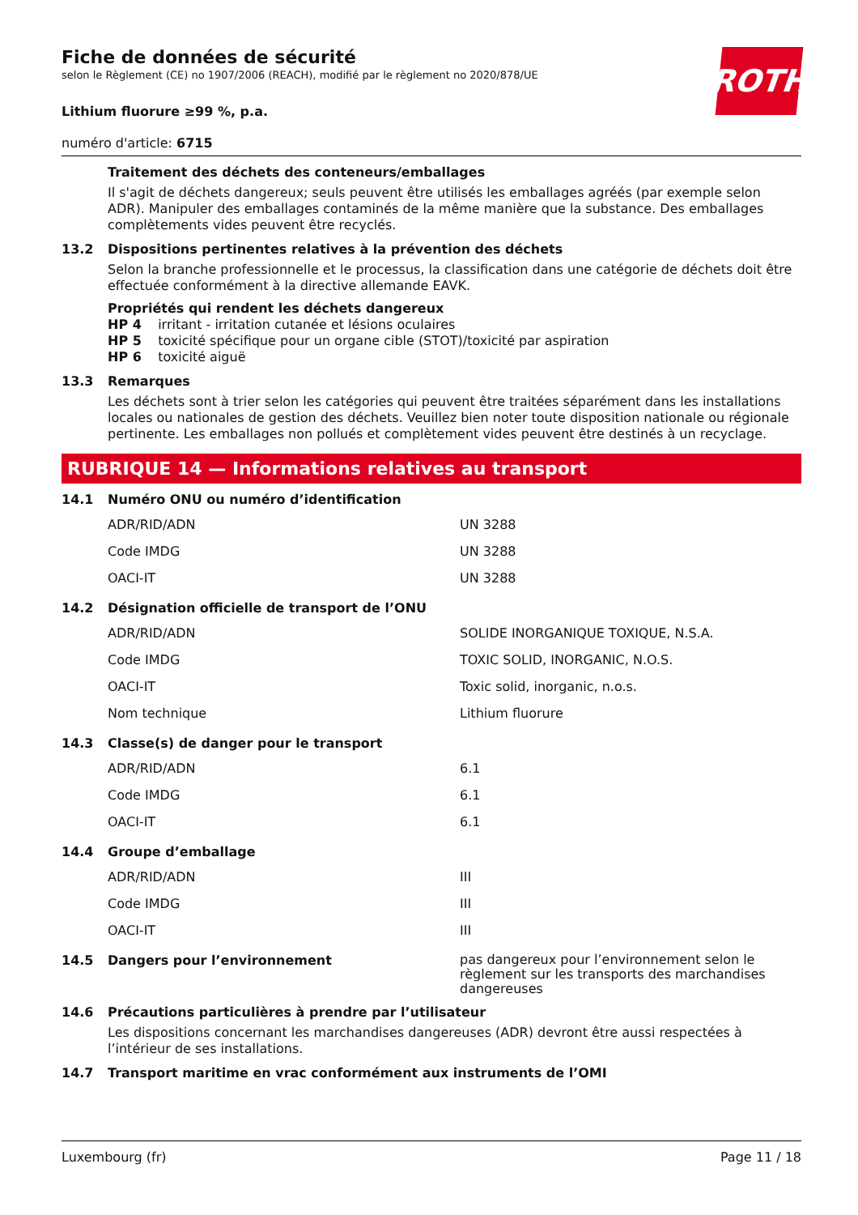ROTH
Fiche de données de sécurité
selon le Règlement (CE) no 1907/2006 (REACH), modifié par le règlement no 2020/878/UE
Lithium fluorure ≥99 %, p.a.
numéro d'article: 6715
Traitement des déchets des conteneurs/emballages
Il s'agit de déchets dangereux; seuls peuvent être utilisés les emballages agréés (par exemple selon ADR). Manipuler des emballages contaminés de la même manière que la substance. Des emballages complètements vides peuvent être recyclés.
13.2 Dispositions pertinentes relatives à la prévention des déchets
Selon la branche professionnelle et le processus, la classification dans une catégorie de déchets doit être effectuée conformément à la directive allemande EAVK.
Propriétés qui rendent les déchets dangereux
HP 4 irritant - irritation cutanée et lésions oculaires
HP 5 toxicité spécifique pour un organe cible (STOT)/toxicité par aspiration
HP 6 toxicité aiguë
13.3 Remarques
Les déchets sont à trier selon les catégories qui peuvent être traitées séparément dans les installations locales ou nationales de gestion des déchets. Veuillez bien noter toute disposition nationale ou régionale pertinente. Les emballages non pollués et complètement vides peuvent être destinés à un recyclage.
RUBRIQUE 14 — Informations relatives au transport
14.1 Numéro ONU ou numéro d’identification
| ADR/RID/ADN | UN 3288 |
| Code IMDG | UN 3288 |
| OACI-IT | UN 3288 |
14.2 Désignation officielle de transport de l’ONU
| ADR/RID/ADN | SOLIDE INORGANIQUE TOXIQUE, N.S.A. |
| Code IMDG | TOXIC SOLID, INORGANIC, N.O.S. |
| OACI-IT | Toxic solid, inorganic, n.o.s. |
| Nom technique | Lithium fluorure |
14.3 Classe(s) de danger pour le transport
| ADR/RID/ADN | 6.1 |
| Code IMDG | 6.1 |
| OACI-IT | 6.1 |
14.4 Groupe d’emballage
| ADR/RID/ADN | III |
| Code IMDG | III |
| OACI-IT | III |
14.5 Dangers pour l’environnement pas dangereux pour l’environnement selon le règlement sur les transports des marchandises dangereuses
14.6 Précautions particulières à prendre par l’utilisateur
Les dispositions concernant les marchandises dangereuses (ADR) devront être aussi respectées à l’intérieur de ses installations.
14.7 Transport maritime en vrac conformément aux instruments de l’OMI
Luxembourg (fr) Page 11 / 18